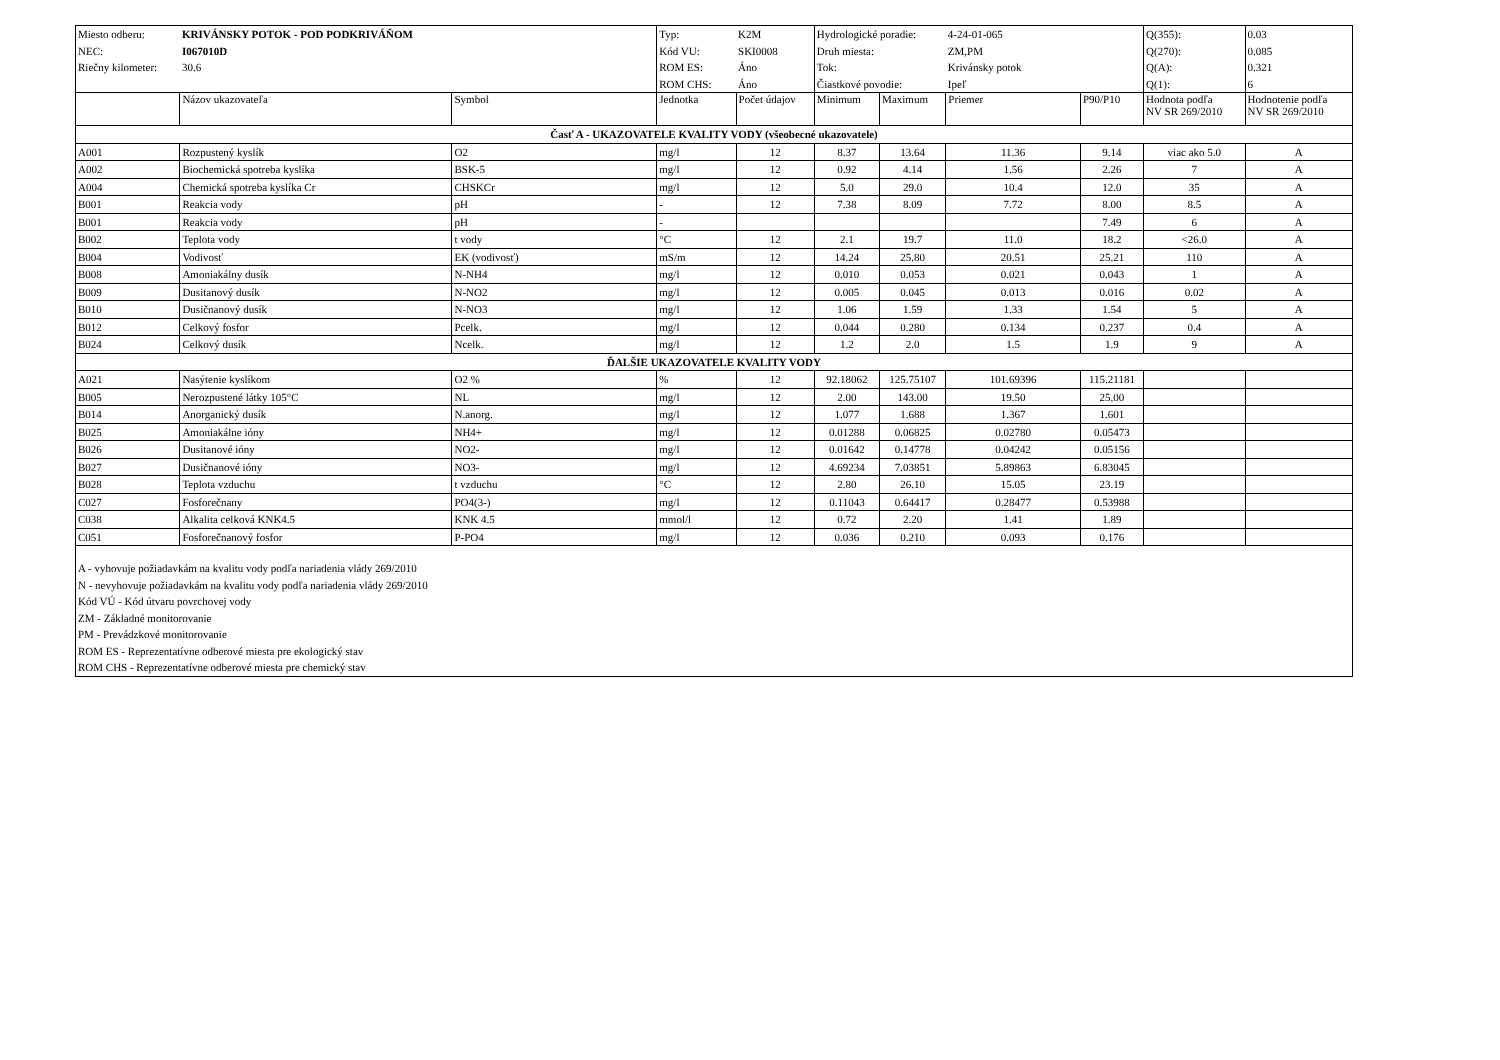| Miesto odberu: | KRIVÁNSKY POTOK - POD PODKRIVÁŇOM | | Typ: | K2M | Hydrologické poradie: | | 4-24-01-065 | | Q(355): | 0.03 |
| NEC: | I067010D | | Kód VU: | SKI0008 | Druh miesta: | | ZM,PM | | Q(270): | 0.085 |
| Riečny kilometer: | 30.6 | | ROM ES: | Áno | Tok: | | Krivánsky potok | | Q(A): | 0.321 |
| | | | ROM CHS: | Áno | Čiastkové povodie: | | Ipeľ | | Q(1): | 6 |
| | Názov ukazovateľa | Symbol | Jednotka | Počet údajov | Minimum | Maximum | Priemer | P90/P10 | Hodnota podľa NV SR 269/2010 | Hodnotenie podľa NV SR 269/2010 |
| Časť A - UKAZOVATELE KVALITY VODY (všeobecné ukazovatele) | | | | | | | | | | |
| A001 | Rozpustený kyslík | O2 | mg/l | 12 | 8.37 | 13.64 | 11.36 | 9.14 | viac ako 5.0 | A |
| A002 | Biochemická spotreba kyslíka | BSK-5 | mg/l | 12 | 0.92 | 4.14 | 1.56 | 2.26 | 7 | A |
| A004 | Chemická spotreba kyslíka Cr | CHSKCr | mg/l | 12 | 5.0 | 29.0 | 10.4 | 12.0 | 35 | A |
| B001 | Reakcia vody | pH | - | 12 | 7.38 | 8.09 | 7.72 | 8.00 | 8.5 | A |
| B001 | Reakcia vody | pH | - | | | | | 7.49 | 6 | A |
| B002 | Teplota vody | t vody | °C | 12 | 2.1 | 19.7 | 11.0 | 18.2 | <26.0 | A |
| B004 | Vodivosť | EK (vodivosť) | mS/m | 12 | 14.24 | 25.80 | 20.51 | 25.21 | 110 | A |
| B008 | Amoniakálny dusík | N-NH4 | mg/l | 12 | 0.010 | 0.053 | 0.021 | 0.043 | 1 | A |
| B009 | Dusitanový dusík | N-NO2 | mg/l | 12 | 0.005 | 0.045 | 0.013 | 0.016 | 0.02 | A |
| B010 | Dusičnanový dusík | N-NO3 | mg/l | 12 | 1.06 | 1.59 | 1.33 | 1.54 | 5 | A |
| B012 | Celkový fosfor | Pcelk. | mg/l | 12 | 0.044 | 0.280 | 0.134 | 0.237 | 0.4 | A |
| B024 | Celkový dusík | Ncelk. | mg/l | 12 | 1.2 | 2.0 | 1.5 | 1.9 | 9 | A |
| ĎALŠIE UKAZOVATELE KVALITY VODY | | | | | | | | | | |
| A021 | Nasýtenie kyslíkom | O2 % | % | 12 | 92.18062 | 125.75107 | 101.69396 | 115.21181 | | |
| B005 | Nerozpustené látky 105°C | NL | mg/l | 12 | 2.00 | 143.00 | 19.50 | 25.00 | | |
| B014 | Anorganický dusík | N.anorg. | mg/l | 12 | 1.077 | 1.688 | 1.367 | 1.601 | | |
| B025 | Amoniakálne ióny | NH4+ | mg/l | 12 | 0.01288 | 0.06825 | 0.02780 | 0.05473 | | |
| B026 | Dusitanové ióny | NO2- | mg/l | 12 | 0.01642 | 0.14778 | 0.04242 | 0.05156 | | |
| B027 | Dusičnanové ióny | NO3- | mg/l | 12 | 4.69234 | 7.03851 | 5.89863 | 6.83045 | | |
| B028 | Teplota vzduchu | t vzduchu | °C | 12 | 2.80 | 26.10 | 15.05 | 23.19 | | |
| C027 | Fosforečnany | PO4(3-) | mg/l | 12 | 0.11043 | 0.64417 | 0.28477 | 0.53988 | | |
| C038 | Alkalita celková KNK4.5 | KNK 4.5 | mmol/l | 12 | 0.72 | 2.20 | 1.41 | 1.89 | | |
| C051 | Fosforečnanový fosfor | P-PO4 | mg/l | 12 | 0.036 | 0.210 | 0.093 | 0.176 | | |
| A - vyhovuje požiadavkám na kvalitu vody podľa nariadenia vlády 269/2010 N - nevyhovuje požiadavkám na kvalitu vody podľa nariadenia vlády 269/2010 Kód VÚ - Kód útvaru povrchovej vody ZM - Základné monitorovanie PM - Prevádzkové monitorovanie ROM ES - Reprezentatívne odberové miesta pre ekologický stav ROM CHS - Reprezentatívne odberové miesta pre chemický stav | | | | | | | | | | |